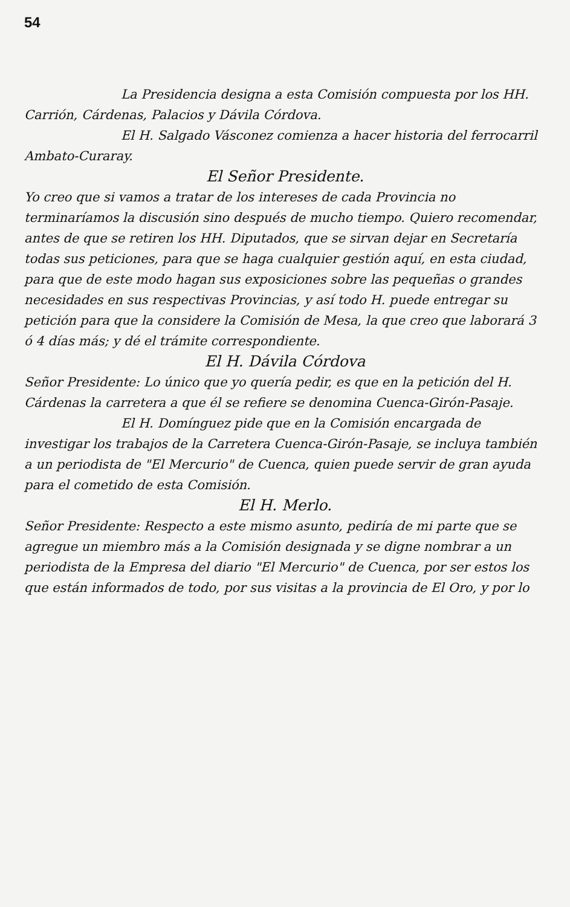54
La Presidencia designa a esta Comisión compuesta por los HH. Carrión, Cárdenas, Palacios y Dávila Córdova.
El H. Salgado Vásconez comienza a hacer historia del ferrocarril Ambato-Curaray.
El Señor Presidente.
Yo creo que si vamos a tratar de los intereses de cada Provincia no terminaríamos la discusión sino después de mucho tiempo. Quiero recomendar, antes de que se retiren los HH. Diputados, que se sirvan dejar en Secretaría todas sus peticiones, para que se haga cualquier gestión aquí, en esta ciudad, para que de este modo hagan sus exposiciones sobre las pequeñas o grandes necesidades en sus respectivas Provincias, y así todo H. puede entregar su petición para que la considere la Comisión de Mesa, la que creo que laborará 3 ó 4 días más; y dé el trámite correspondiente.
El H. Dávila Córdova
Señor Presidente: Lo único que yo quería pedir, es que en la petición del H. Cárdenas la carretera a que él se refiere se denomina Cuenca-Girón-Pasaje.
El H. Domínguez pide que en la Comisión encargada de investigar los trabajos de la Carretera Cuenca-Girón-Pasaje, se incluya también a un periodista de "El Mercurio" de Cuenca, quien puede servir de gran ayuda para el cometido de esta Comisión.
El H. Merlo.
Señor Presidente: Respecto a este mismo asunto, pediría de mi parte que se agregue un miembro más a la Comisión designada y se digne nombrar a un periodista de la Empresa del diario "El Mercurio" de Cuenca, por ser estos los que están informados de todo, por sus visitas a la provincia de El Oro, y por lo